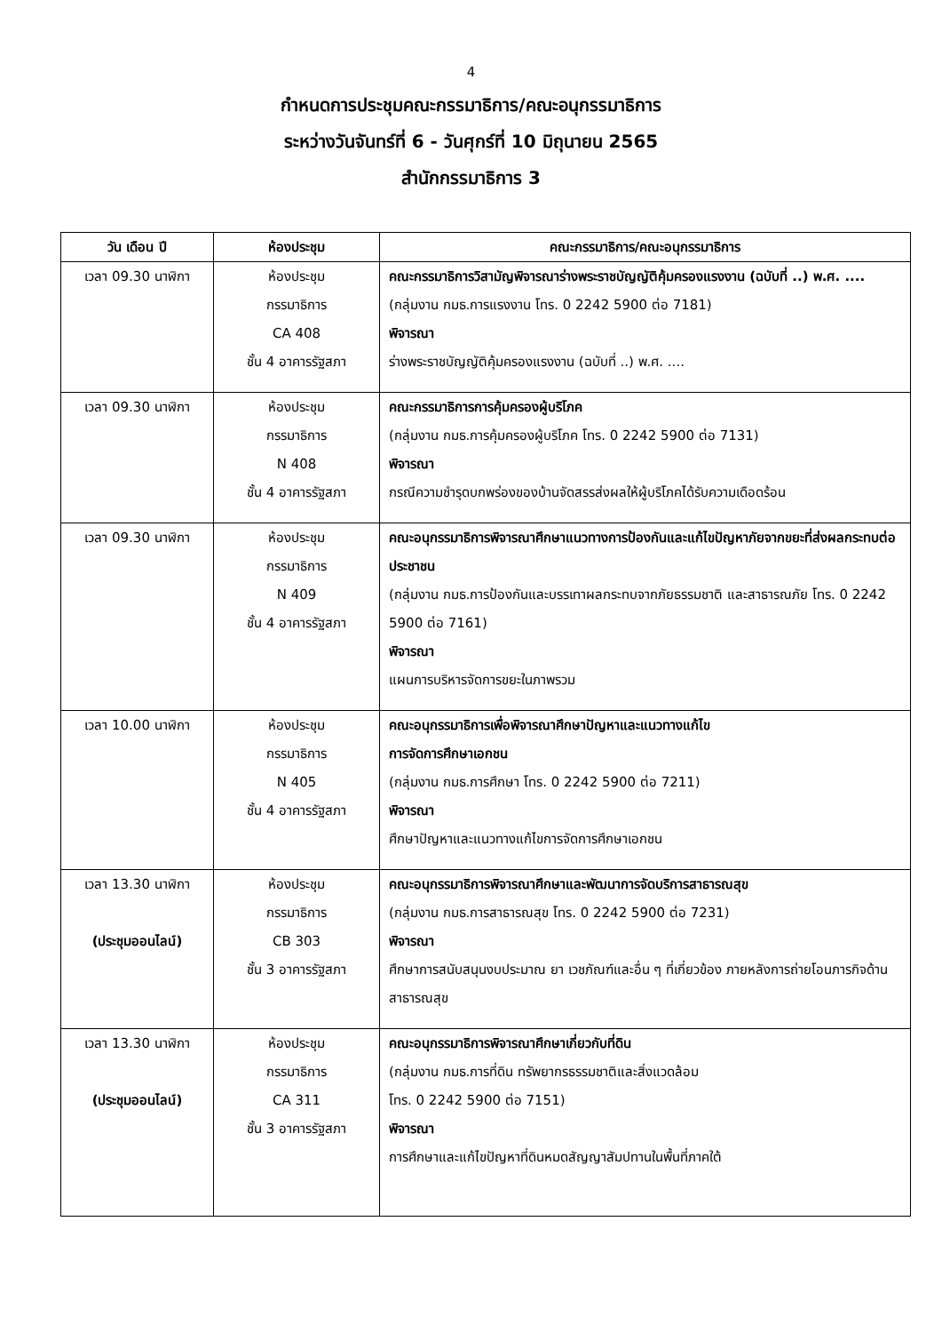4
กำหนดการประชุมคณะกรรมาธิการ/คณะอนุกรรมาธิการ
ระหว่างวันจันทร์ที่ 6 - วันศุกร์ที่ 10 มิถุนายน 2565
สำนักกรรมาธิการ 3
| วัน เดือน ปี | ห้องประชุม | คณะกรรมาธิการ/คณะอนุกรรมาธิการ |
| --- | --- | --- |
| เวลา 09.30 นาฬิกา | ห้องประชุม กรรมาธิการ CA 408 ชั้น 4 อาคารรัฐสภา | คณะกรรมาธิการวิสามัญพิจารณาร่างพระราชบัญญัติคุ้มครองแรงงาน (ฉบับที่ ..) พ.ศ. .... (กลุ่มงาน กมธ.การแรงงาน โทร. 0 2242 5900 ต่อ 7181) พิจารณา ร่างพระราชบัญญัติคุ้มครองแรงงาน (ฉบับที่ ..) พ.ศ. .... |
| เวลา 09.30 นาฬิกา | ห้องประชุม กรรมาธิการ N 408 ชั้น 4 อาคารรัฐสภา | คณะกรรมาธิการการคุ้มครองผู้บริโภค (กลุ่มงาน กมธ.การคุ้มครองผู้บริโภค โทร. 0 2242 5900 ต่อ 7131) พิจารณา กรณีความชำรุดบกพร่องของบ้านจัดสรรส่งผลให้ผู้บริโภคได้รับความเดือดร้อน |
| เวลา 09.30 นาฬิกา | ห้องประชุม กรรมาธิการ N 409 ชั้น 4 อาคารรัฐสภา | คณะอนุกรรมาธิการพิจารณาศึกษาแนวทางการป้องกันและแก้ไขปัญหาภัยจากขยะที่ส่งผลกระทบต่อประชาชน (กลุ่มงาน กมธ.การป้องกันและบรรเทาผลกระทบจากภัยธรรมชาติ และสาธารณภัย โทร. 0 2242 5900 ต่อ 7161) พิจารณา แผนการบริหารจัดการขยะในภาพรวม |
| เวลา 10.00 นาฬิกา | ห้องประชุม กรรมาธิการ N 405 ชั้น 4 อาคารรัฐสภา | คณะอนุกรรมาธิการเพื่อพิจารณาศึกษาปัญหาและแนวทางแก้ไข การจัดการศึกษาเอกชน (กลุ่มงาน กมธ.การศึกษา โทร. 0 2242 5900 ต่อ 7211) พิจารณา ศึกษาปัญหาและแนวทางแก้ไขการจัดการศึกษาเอกชน |
| เวลา 13.30 นาฬิกา (ประชุมออนไลน์) | ห้องประชุม กรรมาธิการ CB 303 ชั้น 3 อาคารรัฐสภา | คณะอนุกรรมาธิการพิจารณาศึกษาและพัฒนาการจัดบริการสาธารณสุข (กลุ่มงาน กมธ.การสาธารณสุข โทร. 0 2242 5900 ต่อ 7231) พิจารณา ศึกษาการสนับสนุนงบประมาณ ยา เวชภัณฑ์และอื่น ๆ ที่เกี่ยวข้อง ภายหลังการถ่ายโอนภารกิจด้านสาธารณสุข |
| เวลา 13.30 นาฬิกา (ประชุมออนไลน์) | ห้องประชุม กรรมาธิการ CA 311 ชั้น 3 อาคารรัฐสภา | คณะอนุกรรมาธิการพิจารณาศึกษาเกี่ยวกับที่ดิน (กลุ่มงาน กมธ.การที่ดิน ทรัพยากรธรรมชาติและสิ่งแวดล้อม โทร. 0 2242 5900 ต่อ 7151) พิจารณา การศึกษาและแก้ไขปัญหาที่ดินหมดสัญญาสัมปทานในพื้นที่ภาคใต้ |